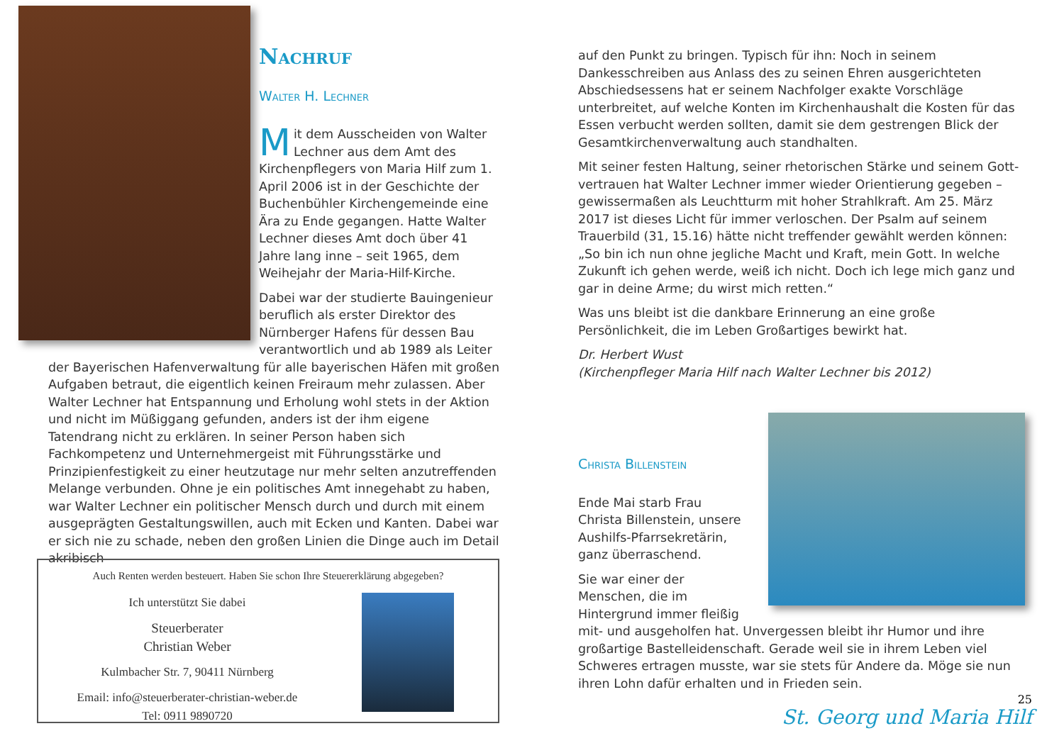Nachruf
Walter H. Lechner
Mit dem Ausscheiden von Walter Lechner aus dem Amt des Kirchen­pflegers von Maria Hilf zum 1. April 2006 ist in der Geschichte der Buchenbüh­ler Kirchengemeinde eine Ära zu Ende gegangen. Hatte Walter Lechner dieses Amt doch über 41 Jahre lang inne – seit 1965, dem Weihejahr der Maria-Hilf-Kirche.
Dabei war der studierte Bauingenieur beruflich als erster Direktor des Nürnber­ger Hafens für dessen Bau verantwortlich und ab 1989 als Leiter der Bayerischen Hafenverwaltung für alle bayerischen Häfen mit großen Aufgaben betraut, die eigentlich keinen Freiraum mehr zulassen. Aber Walter Lechner hat Ent­spannung und Erholung wohl stets in der Aktion und nicht im Müßiggang gefunden, anders ist der ihm eigene Tatendrang nicht zu erklären. In seiner Person haben sich Fachkompetenz und Unternehmergeist mit Führungsstär­ke und Prinzipienfestigkeit zu einer heutzutage nur mehr selten anzutreffen­den Melange verbunden. Ohne je ein politisches Amt innegehabt zu haben, war Walter Lechner ein politischer Mensch durch und durch mit einem aus­geprägten Gestaltungswillen, auch mit Ecken und Kanten. Dabei war er sich nie zu schade, neben den großen Linien die Dinge auch im Detail akribisch
Auch Renten werden besteuert. Haben Sie schon Ihre Steuererklärung abgegeben?
Ich unterstützt Sie dabei
Steuerberater
Christian Weber
Kulmbacher Str. 7, 90411 Nürnberg
Email: info@steuerberater-christian-weber.de
Tel: 0911 9890720
auf den Punkt zu bringen. Typisch für ihn: Noch in seinem Dankesschrei­ben aus Anlass des zu seinen Ehren ausgerichteten Abschiedsessens hat er seinem Nachfolger exakte Vorschläge unterbreitet, auf welche Konten im Kirchenhaushalt die Kosten für das Essen verbucht werden sollten, damit sie dem gestrengen Blick der Gesamtkirchenverwaltung auch standhalten.
Mit seiner festen Haltung, seiner rhetorischen Stärke und seinem Gott­vertrauen hat Walter Lechner immer wieder Orientierung gegeben – ge­wissermaßen als Leuchtturm mit hoher Strahlkraft. Am 25. März 2017 ist dieses Licht für immer verloschen. Der Psalm auf seinem Trauerbild (31, 15.16) hätte nicht treffender gewählt werden können: „So bin ich nun ohne jegliche Macht und Kraft, mein Gott. In welche Zukunft ich gehen werde, weiß ich nicht. Doch ich lege mich ganz und gar in deine Arme; du wirst mich retten.“
Was uns bleibt ist die dankbare Erinnerung an eine große Persönlichkeit, die im Leben Großartiges bewirkt hat.
Dr. Herbert Wust
(Kirchenpfleger Maria Hilf nach Walter Lechner bis 2012)
Christa Billenstein
Ende Mai starb Frau Christa Billenstein, unsere Aushilfs-Pfarrsekretärin, ganz überra­schend.
Sie war einer der Menschen, die im Hintergrund immer fleißig mit- und ausgeholfen hat. Unvergessen bleibt ihr Humor und ihre großartige Bastelleidenschaft. Gerade weil sie in ihrem Leben viel Schweres ertragen musste, war sie stets für Andere da. Möge sie nun ihren Lohn dafür erhalten und in Frieden sein.
25
St. Georg und Maria Hilf